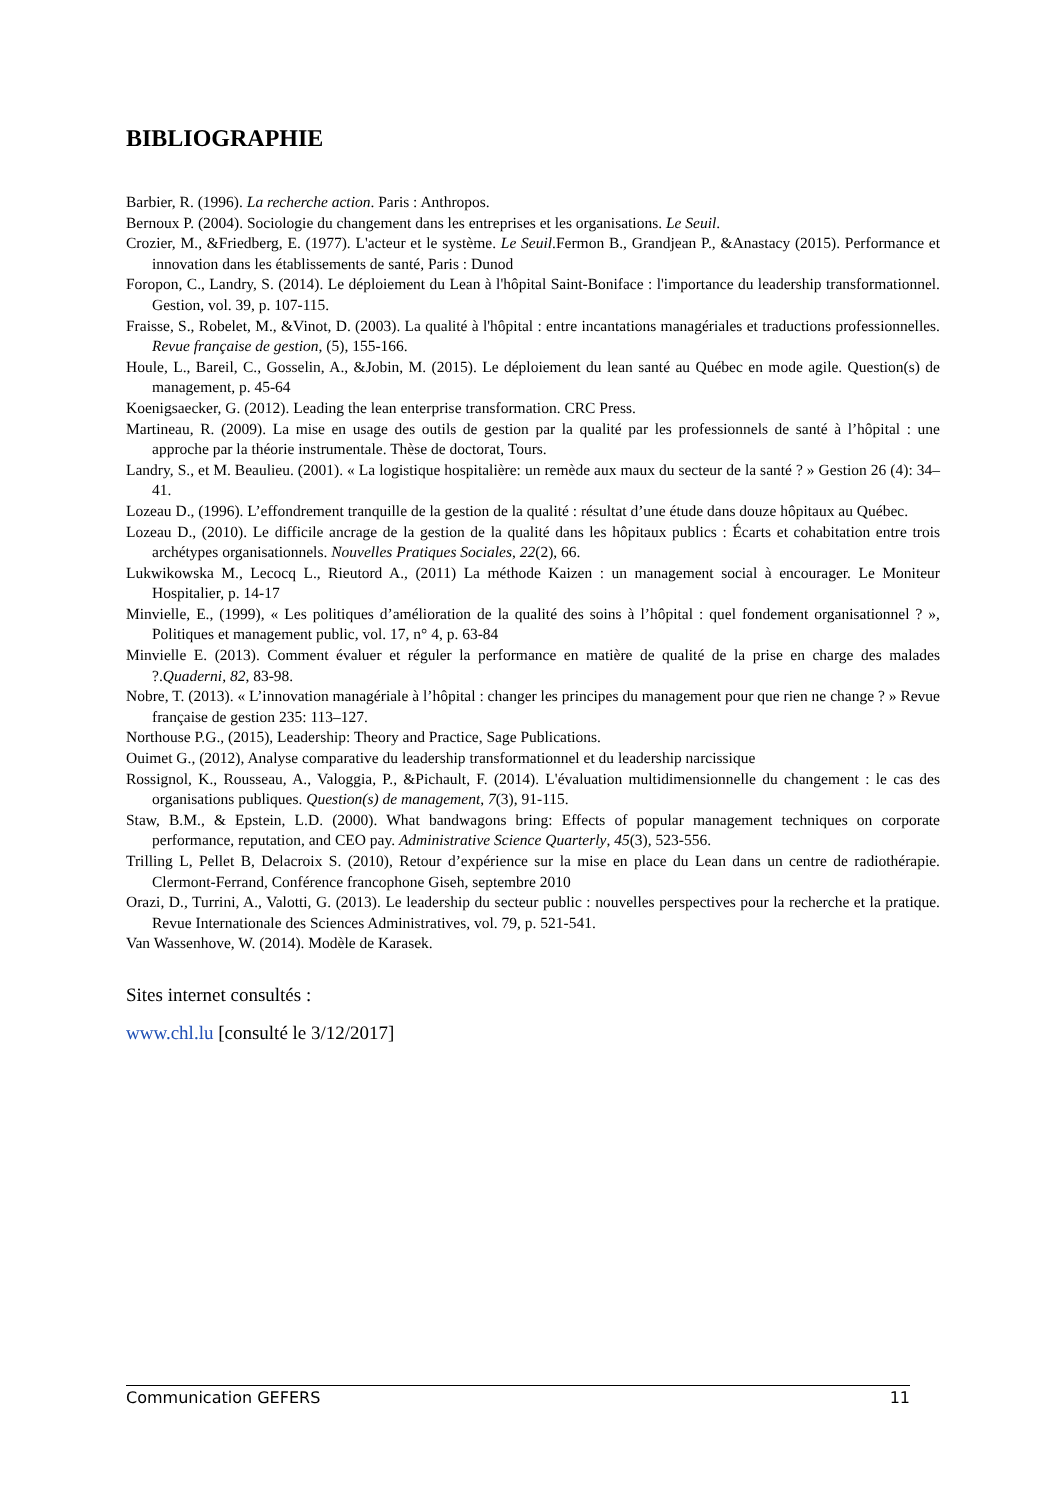BIBLIOGRAPHIE
Barbier, R. (1996). La recherche action. Paris : Anthropos.
Bernoux P. (2004). Sociologie du changement dans les entreprises et les organisations. Le Seuil.
Crozier, M., &Friedberg, E. (1977). L'acteur et le système. Le Seuil.Fermon B., Grandjean P., &Anastacy (2015). Performance et innovation dans les établissements de santé, Paris : Dunod
Foropon, C., Landry, S. (2014). Le déploiement du Lean à l'hôpital Saint-Boniface : l'importance du leadership transformationnel. Gestion, vol. 39, p. 107-115.
Fraisse, S., Robelet, M., &Vinot, D. (2003). La qualité à l'hôpital : entre incantations managériales et traductions professionnelles. Revue française de gestion, (5), 155-166.
Houle, L., Bareil, C., Gosselin, A., &Jobin, M. (2015). Le déploiement du lean santé au Québec en mode agile. Question(s) de management, p. 45-64
Koenigsaecker, G. (2012). Leading the lean enterprise transformation. CRC Press.
Martineau, R. (2009). La mise en usage des outils de gestion par la qualité par les professionnels de santé à l’hôpital : une approche par la théorie instrumentale. Thèse de doctorat, Tours.
Landry, S., et M. Beaulieu. (2001). « La logistique hospitalière: un remède aux maux du secteur de la santé ? » Gestion 26 (4): 34–41.
Lozeau D., (1996). L’effondrement tranquille de la gestion de la qualité : résultat d’une étude dans douze hôpitaux au Québec.
Lozeau D., (2010). Le difficile ancrage de la gestion de la qualité dans les hôpitaux publics : Écarts et cohabitation entre trois archétypes organisationnels. Nouvelles Pratiques Sociales, 22(2), 66.
Lukwikowska M., Lecocq L., Rieutord A., (2011) La méthode Kaizen : un management social à encourager. Le Moniteur Hospitalier, p. 14-17
Minvielle, E., (1999), « Les politiques d’amélioration de la qualité des soins à l’hôpital : quel fondement organisationnel ? », Politiques et management public, vol. 17, n° 4, p. 63-84
Minvielle E. (2013). Comment évaluer et réguler la performance en matière de qualité de la prise en charge des malades ?.Quaderni, 82, 83-98.
Nobre, T. (2013). « L’innovation managériale à l’hôpital : changer les principes du management pour que rien ne change ? » Revue française de gestion 235: 113–127.
Northouse P.G., (2015), Leadership: Theory and Practice, Sage Publications.
Ouimet G., (2012), Analyse comparative du leadership transformationnel et du leadership narcissique
Rossignol, K., Rousseau, A., Valoggia, P., &Pichault, F. (2014). L'évaluation multidimensionnelle du changement : le cas des organisations publiques. Question(s) de management, 7(3), 91-115.
Staw, B.M., & Epstein, L.D. (2000). What bandwagons bring: Effects of popular management techniques on corporate performance, reputation, and CEO pay. Administrative Science Quarterly, 45(3), 523-556.
Trilling L, Pellet B, Delacroix S. (2010), Retour d’expérience sur la mise en place du Lean dans un centre de radiothérapie. Clermont-Ferrand, Conférence francophone Giseh, septembre 2010
Orazi, D., Turrini, A., Valotti, G. (2013). Le leadership du secteur public : nouvelles perspectives pour la recherche et la pratique. Revue Internationale des Sciences Administratives, vol. 79, p. 521-541.
Van Wassenhove, W. (2014). Modèle de Karasek.
Sites internet consultés :
www.chl.lu [consulté le 3/12/2017]
Communication GEFERS 11